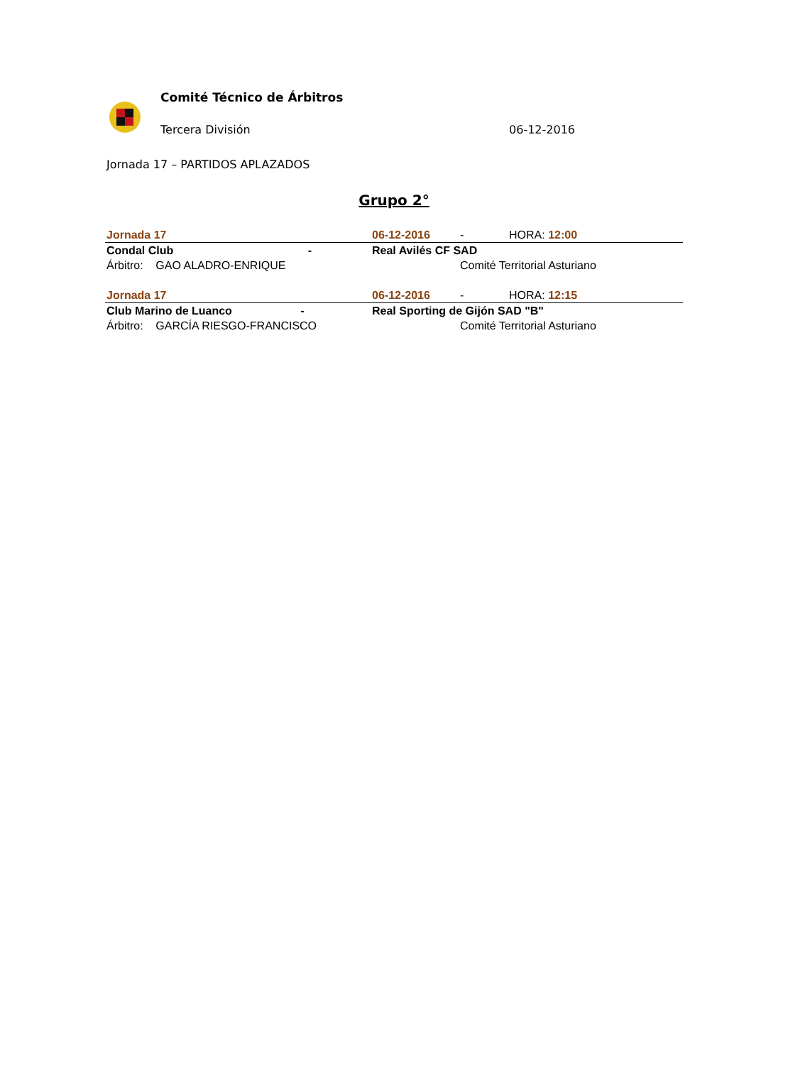Comité Técnico de Árbitros
Tercera División 06-12-2016
Jornada 17 – PARTIDOS APLAZADOS
Grupo 2°
| Jornada 17 | 06-12-2016 | - | HORA: 12:00 |
| Condal Club - | Real Avilés CF SAD | | |
| Árbitro: GAO ALADRO-ENRIQUE | | Comité Territorial Asturiano | |
| Jornada 17 | 06-12-2016 | - | HORA: 12:15 |
| Club Marino de Luanco - | Real Sporting de Gijón SAD "B" | | |
| Árbitro: GARCÍA RIESGO-FRANCISCO | | Comité Territorial Asturiano | |